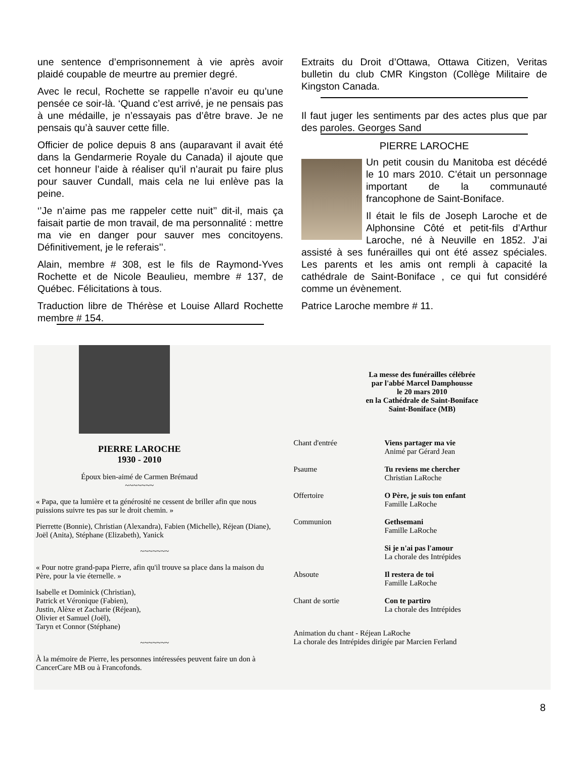une sentence d’emprisonnement à vie après avoir plaidé coupable de meurtre au premier degré.
Avec le recul, Rochette se rappelle n’avoir eu qu’une pensée ce soir-là. ‘Quand c’est arrivé, je ne pensais pas à une médaille, je n’essayais pas d’être brave. Je ne pensais qu’à sauver cette fille.
Officier de police depuis 8 ans (auparavant il avait été dans la Gendarmerie Royale du Canada) il ajoute que cet honneur l’aide à réaliser qu’il n’aurait pu faire plus pour sauver Cundall, mais cela ne lui enlève pas la peine.
‘’Je n’aime pas me rappeler cette nuit’’ dit-il, mais ça faisait partie de mon travail, de ma personnalité : mettre ma vie en danger pour sauver mes concitoyens. Définitivement, je le referais’’.
Alain, membre # 308, est le fils de Raymond-Yves Rochette et de Nicole Beaulieu, membre # 137, de Québec. Félicitations à tous.
Traduction libre de Thérèse et Louise Allard Rochette membre # 154.
Extraits du Droit d’Ottawa, Ottawa Citizen, Veritas bulletin du club CMR Kingston (Collège Militaire de Kingston Canada.
Il faut juger les sentiments par des actes plus que par des paroles. Georges Sand
PIERRE LAROCHE
Un petit cousin du Manitoba est décédé le 10 mars 2010. C’était un personnage important de la communauté francophone de Saint-Boniface.
Il était le fils de Joseph Laroche et de Alphonsine Côté et petit-fils d’Arthur Laroche, né à Neuville en 1852. J’ai assisté à ses funérailles qui ont été assez spéciales. Les parents et les amis ont rempli à capacité la cathédrale de Saint-Boniface , ce qui fut considéré comme un évènement.
Patrice Laroche membre # 11.
PIERRE LAROCHE
1930 - 2010
Époux bien-aimé de Carmen Brémaud
~~~~~~~
« Papa, que ta lumière et ta générosité ne cessent de briller afin que nous puissions suivre tes pas sur le droit chemin. »
Pierrette (Bonnie), Christian (Alexandra), Fabien (Michelle), Réjean (Diane), Joël (Anita), Stéphane (Elizabeth), Yanick
~~~~~~~
« Pour notre grand-papa Pierre, afin qu'il trouve sa place dans la maison du Père, pour la vie éternelle. »
Isabelle et Dominick (Christian),
Patrick et Véronique (Fabien),
Justin, Alèxe et Zacharie (Réjean),
Olivier et Samuel (Joël),
Taryn et Connor (Stéphane)
~~~~~~~
À la mémoire de Pierre, les personnes intéressées peuvent faire un don à CancerCare MB ou à Francofonds.
La messe des funérailles célébrée
par l'abbé Marcel Damphousse
le 20 mars 2010
en la Cathédrale de Saint-Boniface
Saint-Boniface (MB)
Chant d'entrée
Viens partager ma vie
Animé par Gérard Jean
Psaume
Tu reviens me chercher
Christian LaRoche
Offertoire
O Père, je suis ton enfant
Famille LaRoche
Communion
Gethsemani
Famille LaRoche
Si je n'ai pas l'amour
La chorale des Intrépides
Absoute
Il restera de toi
Famille LaRoche
Chant de sortie
Con te partiro
La chorale des Intrépides
Animation du chant - Réjean LaRoche
La chorale des Intrépides dirigée par Marcien Ferland
8